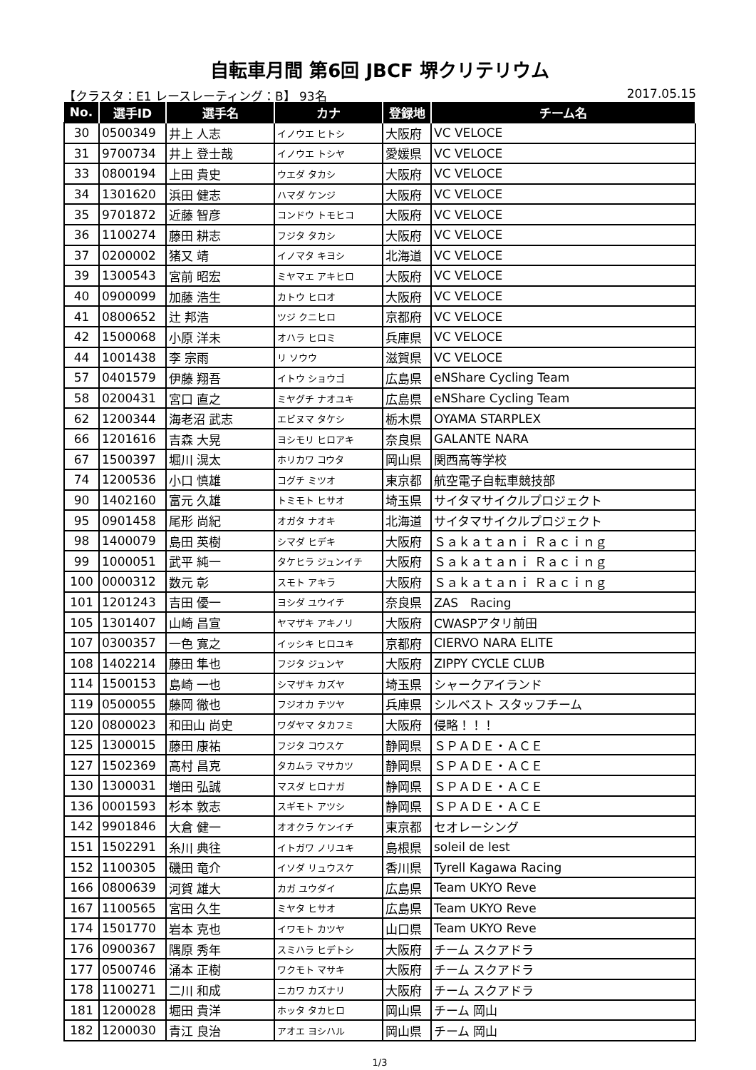自転車月間 第6回 JBCF 堺クリテリウム
【クラスタ：E1 レースレーティング：B】 93名 2017.05.15
| No. | 選手ID | 選手名 | カナ | 登録地 | チーム名 |
| --- | --- | --- | --- | --- | --- |
| 30 | 0500349 | 井上 人志 | イノウエ ヒトシ | 大阪府 | VC VELOCE |
| 31 | 9700734 | 井上 登士哉 | イノウエ トシヤ | 愛媛県 | VC VELOCE |
| 33 | 0800194 | 上田 貴史 | ウエダ タカシ | 大阪府 | VC VELOCE |
| 34 | 1301620 | 浜田 健志 | ハマダ ケンジ | 大阪府 | VC VELOCE |
| 35 | 9701872 | 近藤 智彦 | コンドウ トモヒコ | 大阪府 | VC VELOCE |
| 36 | 1100274 | 藤田 耕志 | フジタ タカシ | 大阪府 | VC VELOCE |
| 37 | 0200002 | 猪又 靖 | イノマタ キヨシ | 北海道 | VC VELOCE |
| 39 | 1300543 | 宮前 昭宏 | ミヤマエ アキヒロ | 大阪府 | VC VELOCE |
| 40 | 0900099 | 加藤 浩生 | カトウ ヒロオ | 大阪府 | VC VELOCE |
| 41 | 0800652 | 辻 邦浩 | ツジ クニヒロ | 京都府 | VC VELOCE |
| 42 | 1500068 | 小原 洋未 | オハラ ヒロミ | 兵庫県 | VC VELOCE |
| 44 | 1001438 | 李 宗雨 | リ ソウウ | 滋賀県 | VC VELOCE |
| 57 | 0401579 | 伊藤 翔吾 | イトウ ショウゴ | 広島県 | eNShare Cycling Team |
| 58 | 0200431 | 宮口 直之 | ミヤグチ ナオユキ | 広島県 | eNShare Cycling Team |
| 62 | 1200344 | 海老沼 武志 | エビヌマ タケシ | 栃木県 | OYAMA STARPLEX |
| 66 | 1201616 | 吉森 大晃 | ヨシモリ ヒロアキ | 奈良県 | GALANTE NARA |
| 67 | 1500397 | 堀川 滉太 | ホリカワ コウタ | 岡山県 | 関西高等学校 |
| 74 | 1200536 | 小口 慎雄 | コグチ ミツオ | 東京都 | 航空電子自転車競技部 |
| 90 | 1402160 | 富元 久雄 | トミモト ヒサオ | 埼玉県 | サイタマサイクルプロジェクト |
| 95 | 0901458 | 尾形 尚紀 | オガタ ナオキ | 北海道 | サイタマサイクルプロジェクト |
| 98 | 1400079 | 島田 英樹 | シマダ ヒデキ | 大阪府 | Ｓａｋａｔａｎｉ Ｒａｃｉｎｇ |
| 99 | 1000051 | 武平 純一 | タケヒラ ジュンイチ | 大阪府 | Ｓａｋａｔａｎｉ Ｒａｃｉｎｇ |
| 100 | 0000312 | 数元 彰 | スモト アキラ | 大阪府 | Ｓａｋａｔａｎｉ Ｒａｃｉｎｇ |
| 101 | 1201243 | 吉田 優一 | ヨシダ ユウイチ | 奈良県 | ZAS Racing |
| 105 | 1301407 | 山崎 昌宣 | ヤマザキ アキノリ | 大阪府 | CWASPアタリ前田 |
| 107 | 0300357 | 一色 寛之 | イッシキ ヒロユキ | 京都府 | CIERVO NARA ELITE |
| 108 | 1402214 | 藤田 隼也 | フジタ ジュンヤ | 大阪府 | ZIPPY CYCLE CLUB |
| 114 | 1500153 | 島崎 一也 | シマザキ カズヤ | 埼玉県 | シャークアイランド |
| 119 | 0500055 | 藤岡 徹也 | フジオカ テツヤ | 兵庫県 | シルベスト スタッフチーム |
| 120 | 0800023 | 和田山 尚史 | ワダヤマ タカフミ | 大阪府 | 侵略！！！ |
| 125 | 1300015 | 藤田 康祐 | フジタ コウスケ | 静岡県 | ＳＰＡＤＥ・ＡＣＥ |
| 127 | 1502369 | 高村 昌克 | タカムラ マサカツ | 静岡県 | ＳＰＡＤＥ・ＡＣＥ |
| 130 | 1300031 | 増田 弘誠 | マスダ ヒロナガ | 静岡県 | ＳＰＡＤＥ・ＡＣＥ |
| 136 | 0001593 | 杉本 敦志 | スギモト アツシ | 静岡県 | ＳＰＡＤＥ・ＡＣＥ |
| 142 | 9901846 | 大倉 健一 | オオクラ ケンイチ | 東京都 | セオレーシング |
| 151 | 1502291 | 糸川 典往 | イトガワ ノリユキ | 島根県 | soleil de lest |
| 152 | 1100305 | 磯田 竜介 | イソダ リュウスケ | 香川県 | Tyrell Kagawa Racing |
| 166 | 0800639 | 河賀 雄大 | カガ ユウダイ | 広島県 | Team UKYO Reve |
| 167 | 1100565 | 宮田 久生 | ミヤタ ヒサオ | 広島県 | Team UKYO Reve |
| 174 | 1501770 | 岩本 克也 | イワモト カツヤ | 山口県 | Team UKYO Reve |
| 176 | 0900367 | 隅原 秀年 | スミハラ ヒデトシ | 大阪府 | チーム スクアドラ |
| 177 | 0500746 | 涌本 正樹 | ワクモト マサキ | 大阪府 | チーム スクアドラ |
| 178 | 1100271 | 二川 和成 | ニカワ カズナリ | 大阪府 | チーム スクアドラ |
| 181 | 1200028 | 堀田 貴洋 | ホッタ タカヒロ | 岡山県 | チーム 岡山 |
| 182 | 1200030 | 青江 良治 | アオエ ヨシハル | 岡山県 | チーム 岡山 |
1/3